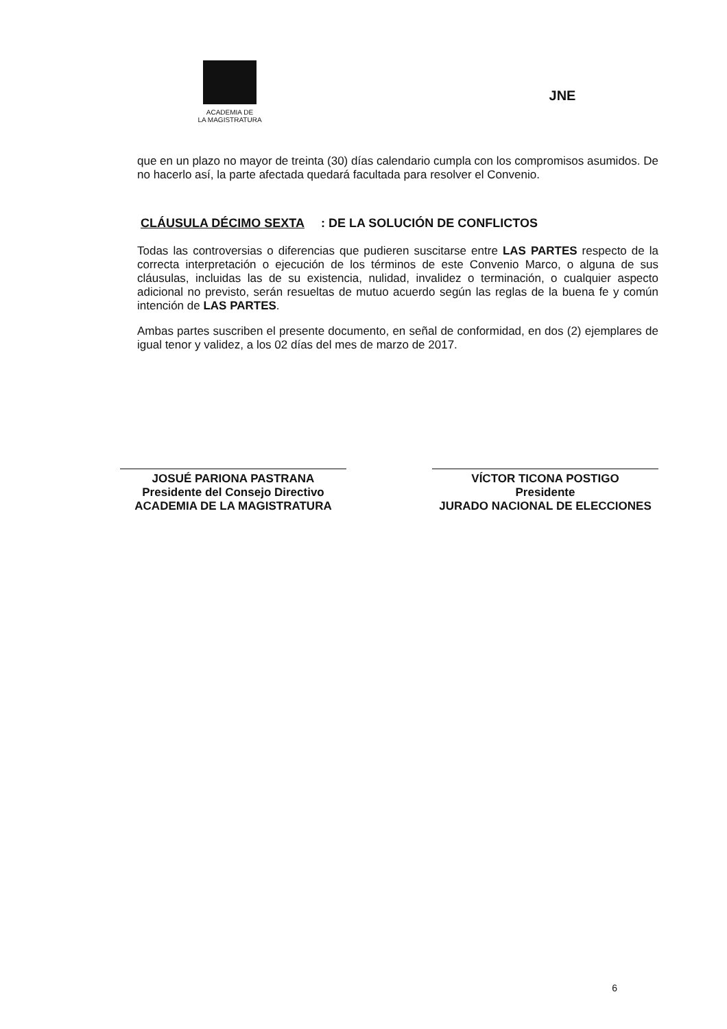ACADEMIA DE
LA MAGISTRATURA
JNE
que en un plazo no mayor de treinta (30) días calendario cumpla con los compromisos asumidos. De no hacerlo así, la parte afectada quedará facultada para resolver el Convenio.
CLÁUSULA DÉCIMO SEXTA: DE LA SOLUCIÓN DE CONFLICTOS
Todas las controversias o diferencias que pudieren suscitarse entre LAS PARTES respecto de la correcta interpretación o ejecución de los términos de este Convenio Marco, o alguna de sus cláusulas, incluidas las de su existencia, nulidad, invalidez o terminación, o cualquier aspecto adicional no previsto, serán resueltas de mutuo acuerdo según las reglas de la buena fe y común intención de LAS PARTES.
Ambas partes suscriben el presente documento, en señal de conformidad, en dos (2) ejemplares de igual tenor y validez, a los 02 días del mes de marzo de 2017.
JOSUÉ PARIONA PASTRANA
Presidente del Consejo Directivo
ACADEMIA DE LA MAGISTRATURA
VÍCTOR TICONA POSTIGO
Presidente
JURADO NACIONAL DE ELECCIONES
6